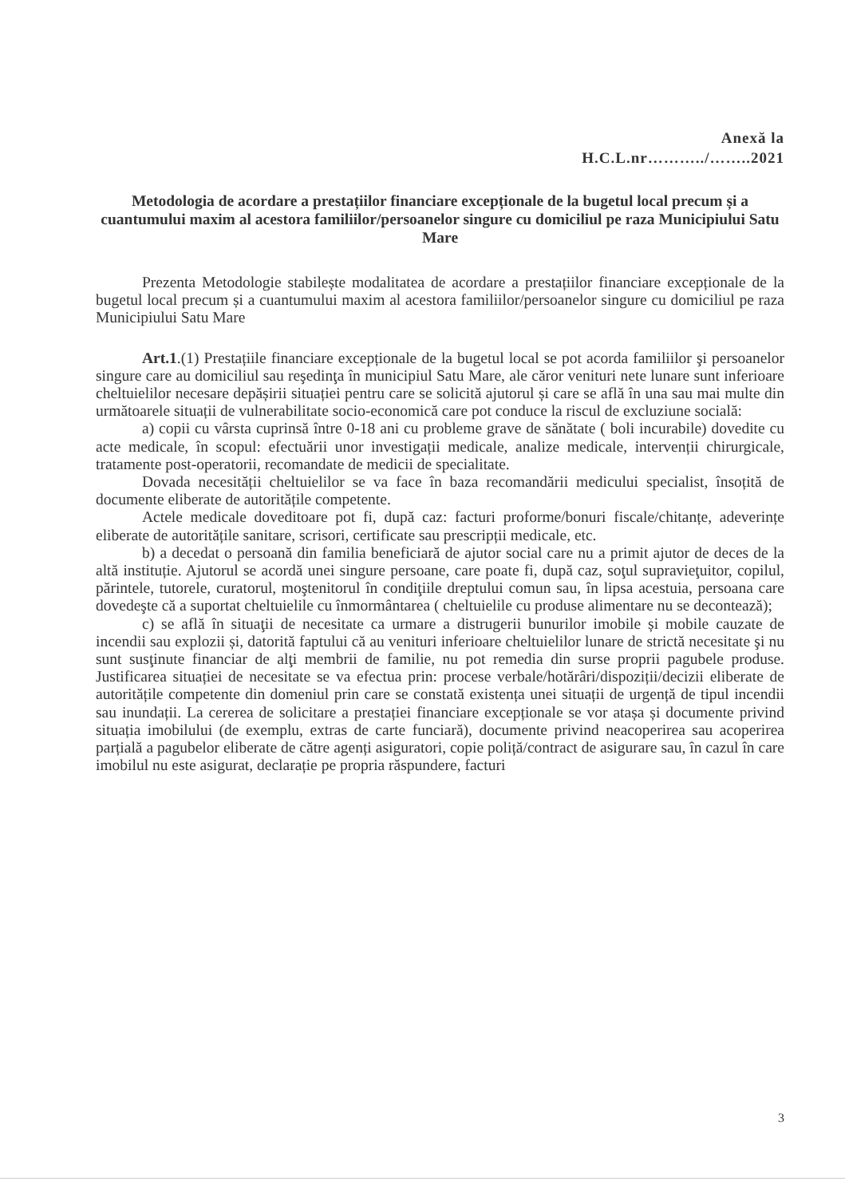Anexă la
H.C.L.nr………../……..2021
Metodologia de acordare a prestațiilor financiare excepționale de la bugetul local precum și a cuantumului maxim al acestora familiilor/persoanelor singure cu domiciliul pe raza Municipiului Satu Mare
Prezenta Metodologie stabilește modalitatea de acordare a prestațiilor financiare excepționale de la bugetul local precum și a cuantumului maxim al acestora familiilor/persoanelor singure cu domiciliul pe raza Municipiului Satu Mare
Art.1.(1) Prestațiile financiare excepționale de la bugetul local se pot acorda familiilor şi persoanelor singure care au domiciliul sau reşedinţa în municipiul Satu Mare, ale căror venituri nete lunare sunt inferioare cheltuielilor necesare depășirii situației pentru care se solicită ajutorul și care se află în una sau mai multe din următoarele situații de vulnerabilitate socio-economică care pot conduce la riscul de excluziune socială:
a) copii cu vârsta cuprinsă între 0-18 ani cu probleme grave de sănătate ( boli incurabile) dovedite cu acte medicale, în scopul: efectuării unor investigații medicale, analize medicale, intervenții chirurgicale, tratamente post-operatorii, recomandate de medicii de specialitate.
Dovada necesității cheltuielilor se va face în baza recomandării medicului specialist, însoțită de documente eliberate de autoritățile competente.
Actele medicale doveditoare pot fi, după caz: facturi proforme/bonuri fiscale/chitanțe, adeverințe eliberate de autoritățile sanitare, scrisori, certificate sau prescripții medicale, etc.
b) a decedat o persoană din familia beneficiară de ajutor social care nu a primit ajutor de deces de la altă instituție. Ajutorul se acordă unei singure persoane, care poate fi, după caz, soţul supravieţuitor, copilul, părintele, tutorele, curatorul, moştenitorul în condiţiile dreptului comun sau, în lipsa acestuia, persoana care dovedeşte că a suportat cheltuielile cu înmormântarea ( cheltuielile cu produse alimentare nu se decontează);
c) se află în situaţii de necesitate ca urmare a distrugerii bunurilor imobile și mobile cauzate de incendii sau explozii și, datorită faptului că au venituri inferioare cheltuielilor lunare de strictă necesitate şi nu sunt susţinute financiar de alţi membrii de familie, nu pot remedia din surse proprii pagubele produse. Justificarea situației de necesitate se va efectua prin: procese verbale/hotărâri/dispoziții/decizii eliberate de autoritățile competente din domeniul prin care se constată existența unei situații de urgență de tipul incendii sau inundații. La cererea de solicitare a prestației financiare excepționale se vor atașa și documente privind situația imobilului (de exemplu, extras de carte funciară), documente privind neacoperirea sau acoperirea parțială a pagubelor eliberate de către agenți asiguratori, copie poliță/contract de asigurare sau, în cazul în care imobilul nu este asigurat, declarație pe propria răspundere, facturi
3